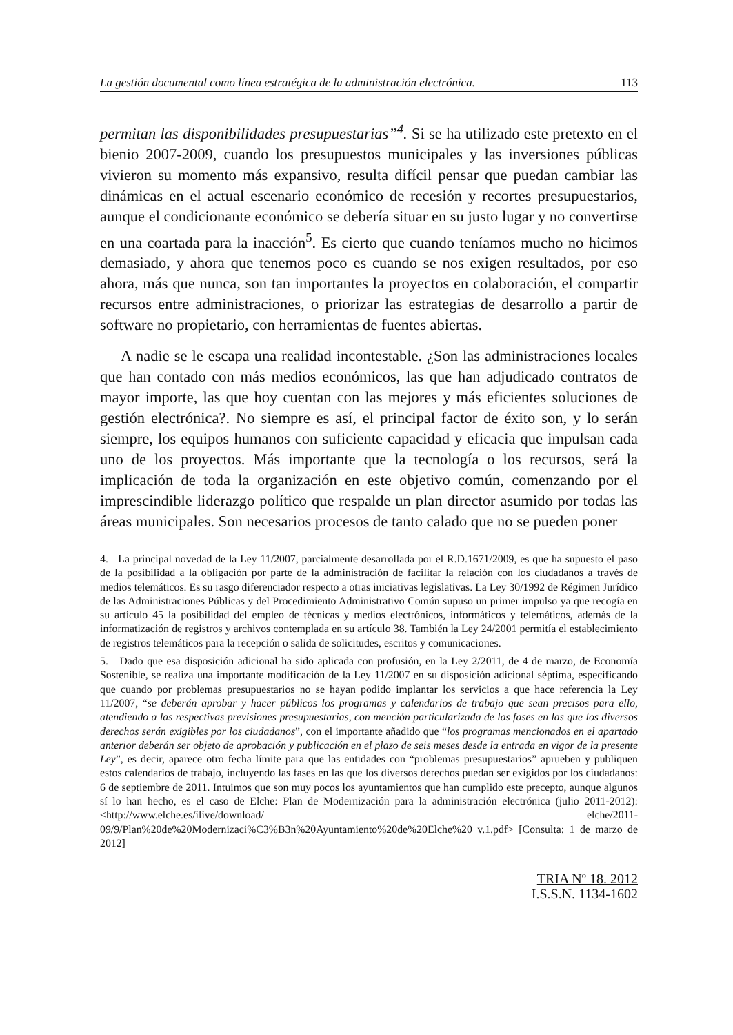La gestión documental como línea estratégica de la administración electrónica. 113
permitan las disponibilidades presupuestarias”<sup>4</sup>. Si se ha utilizado este pretexto en el bienio 2007-2009, cuando los presupuestos municipales y las inversiones públicas vivieron su momento más expansivo, resulta difícil pensar que puedan cambiar las dinámicas en el actual escenario económico de recesión y recortes presupuestarios, aunque el condicionante económico se debería situar en su justo lugar y no convertirse en una coartada para la inacción<sup>5</sup>. Es cierto que cuando teníamos mucho no hicimos demasiado, y ahora que tenemos poco es cuando se nos exigen resultados, por eso ahora, más que nunca, son tan importantes la proyectos en colaboración, el compartir recursos entre administraciones, o priorizar las estrategias de desarrollo a partir de software no propietario, con herramientas de fuentes abiertas.
A nadie se le escapa una realidad incontestable. ¿Son las administraciones locales que han contado con más medios económicos, las que han adjudicado contratos de mayor importe, las que hoy cuentan con las mejores y más eficientes soluciones de gestión electrónica?. No siempre es así, el principal factor de éxito son, y lo serán siempre, los equipos humanos con suficiente capacidad y eficacia que impulsan cada uno de los proyectos. Más importante que la tecnología o los recursos, será la implicación de toda la organización en este objetivo común, comenzando por el imprescindible liderazgo político que respalde un plan director asumido por todas las áreas municipales. Son necesarios procesos de tanto calado que no se pueden poner
4. La principal novedad de la Ley 11/2007, parcialmente desarrollada por el R.D.1671/2009, es que ha supuesto el paso de la posibilidad a la obligación por parte de la administración de facilitar la relación con los ciudadanos a través de medios telemáticos. Es su rasgo diferenciador respecto a otras iniciativas legislativas. La Ley 30/1992 de Régimen Jurídico de las Administraciones Públicas y del Procedimiento Administrativo Común supuso un primer impulso ya que recogía en su artículo 45 la posibilidad del empleo de técnicas y medios electrónicos, informáticos y telemáticos, además de la informatización de registros y archivos contemplada en su artículo 38. También la Ley 24/2001 permitía el establecimiento de registros telemáticos para la recepción o salida de solicitudes, escritos y comunicaciones.
5. Dado que esa disposición adicional ha sido aplicada con profusión, en la Ley 2/2011, de 4 de marzo, de Economía Sostenible, se realiza una importante modificación de la Ley 11/2007 en su disposición adicional séptima, especificando que cuando por problemas presupuestarios no se hayan podido implantar los servicios a que hace referencia la Ley 11/2007, “se deberán aprobar y hacer públicos los programas y calendarios de trabajo que sean precisos para ello, atendiendo a las respectivas previsiones presupuestarias, con mención particularizada de las fases en las que los diversos derechos serán exigibles por los ciudadanos”, con el importante añadido que “los programas mencionados en el apartado anterior deberán ser objeto de aprobación y publicación en el plazo de seis meses desde la entrada en vigor de la presente Ley”, es decir, aparece otro fecha límite para que las entidades con “problemas presupuestarios” aprueben y publiquen estos calendarios de trabajo, incluyendo las fases en las que los diversos derechos puedan ser exigidos por los ciudadanos: 6 de septiembre de 2011. Intuimos que son muy pocos los ayuntamientos que han cumplido este precepto, aunque algunos sí lo han hecho, es el caso de Elche: Plan de Modernización para la administración electrónica (julio 2011-2012): <http://www.elche.es/ilive/download/ elche/2011-09/9/Plan%20de%20Modernizaci%C3%B3n%20Ayuntamiento%20de%20Elche%20 v.1.pdf> [Consulta: 1 de marzo de 2012]
TRIA Nº 18. 2012
I.S.S.N. 1134-1602